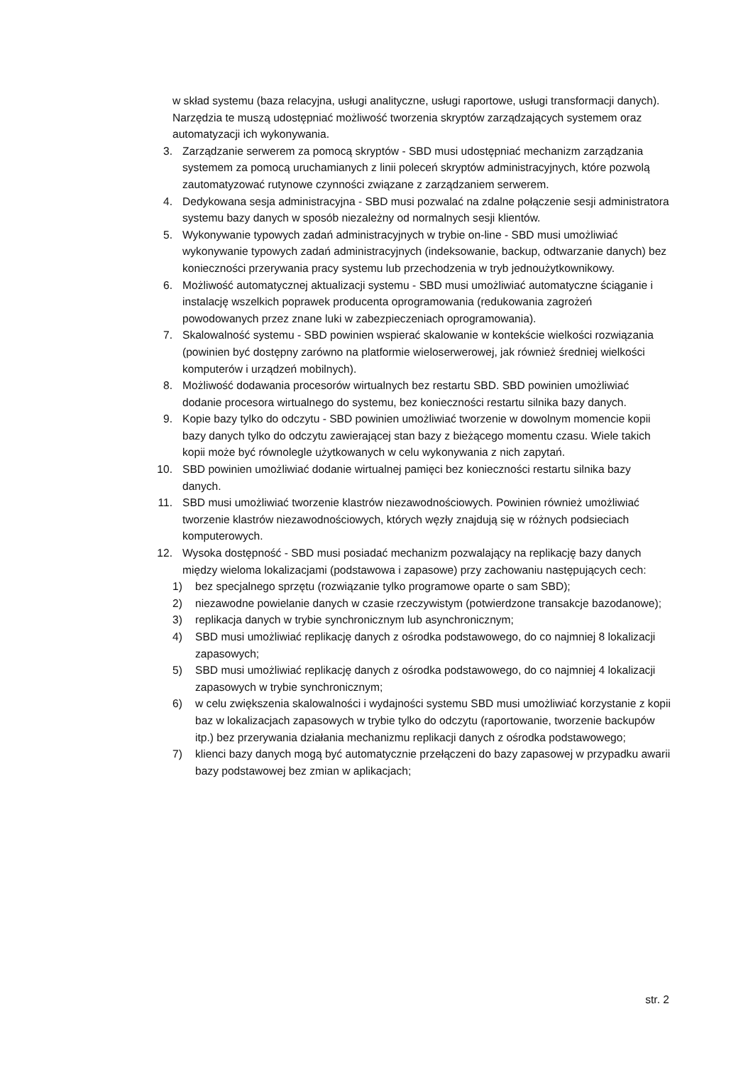w skład systemu (baza relacyjna, usługi analityczne, usługi raportowe, usługi transformacji danych).
Narzędzia te muszą udostępniać możliwość tworzenia skryptów zarządzających systemem oraz automatyzacji ich wykonywania.
3. Zarządzanie serwerem za pomocą skryptów - SBD musi udostępniać mechanizm zarządzania systemem za pomocą uruchamianych z linii poleceń skryptów administracyjnych, które pozwolą zautomatyzować rutynowe czynności związane z zarządzaniem serwerem.
4. Dedykowana sesja administracyjna - SBD musi pozwalać na zdalne połączenie sesji administratora systemu bazy danych w sposób niezależny od normalnych sesji klientów.
5. Wykonywanie typowych zadań administracyjnych w trybie on-line - SBD musi umożliwiać wykonywanie typowych zadań administracyjnych (indeksowanie, backup, odtwarzanie danych) bez konieczności przerywania pracy systemu lub przechodzenia w tryb jednoużytkownikowy.
6. Możliwość automatycznej aktualizacji systemu - SBD musi umożliwiać automatyczne ściąganie i instalację wszelkich poprawek producenta oprogramowania (redukowania zagrożeń powodowanych przez znane luki w zabezpieczeniach oprogramowania).
7. Skalowalność systemu - SBD powinien wspierać skalowanie w kontekście wielkości rozwiązania (powinien być dostępny zarówno na platformie wieloserwerowej, jak również średniej wielkości komputerów i urządzeń mobilnych).
8. Możliwość dodawania procesorów wirtualnych bez restartu SBD. SBD powinien umożliwiać dodanie procesora wirtualnego do systemu, bez konieczności restartu silnika bazy danych.
9. Kopie bazy tylko do odczytu - SBD powinien umożliwiać tworzenie w dowolnym momencie kopii bazy danych tylko do odczytu zawierającej stan bazy z bieżącego momentu czasu. Wiele takich kopii może być równolegle użytkowanych w celu wykonywania z nich zapytań.
10. SBD powinien umożliwiać dodanie wirtualnej pamięci bez konieczności restartu silnika bazy danych.
11. SBD musi umożliwiać tworzenie klastrów niezawodnościowych. Powinien również umożliwiać tworzenie klastrów niezawodnościowych, których węzły znajdują się w różnych podsieciach komputerowych.
12. Wysoka dostępność - SBD musi posiadać mechanizm pozwalający na replikację bazy danych między wieloma lokalizacjami (podstawowa i zapasowe) przy zachowaniu następujących cech:
1) bez specjalnego sprzętu (rozwiązanie tylko programowe oparte o sam SBD);
2) niezawodne powielanie danych w czasie rzeczywistym (potwierdzone transakcje bazodanowe);
3) replikacja danych w trybie synchronicznym lub asynchronicznym;
4) SBD musi umożliwiać replikację danych z ośrodka podstawowego, do co najmniej 8 lokalizacji zapasowych;
5) SBD musi umożliwiać replikację danych z ośrodka podstawowego, do co najmniej 4 lokalizacji zapasowych w trybie synchronicznym;
6) w celu zwiększenia skalowalności i wydajności systemu SBD musi umożliwiać korzystanie z kopii baz w lokalizacjach zapasowych w trybie tylko do odczytu (raportowanie, tworzenie backupów itp.) bez przerywania działania mechanizmu replikacji danych z ośrodka podstawowego;
7) klienci bazy danych mogą być automatycznie przełączeni do bazy zapasowej w przypadku awarii bazy podstawowej bez zmian w aplikacjach;
str. 2